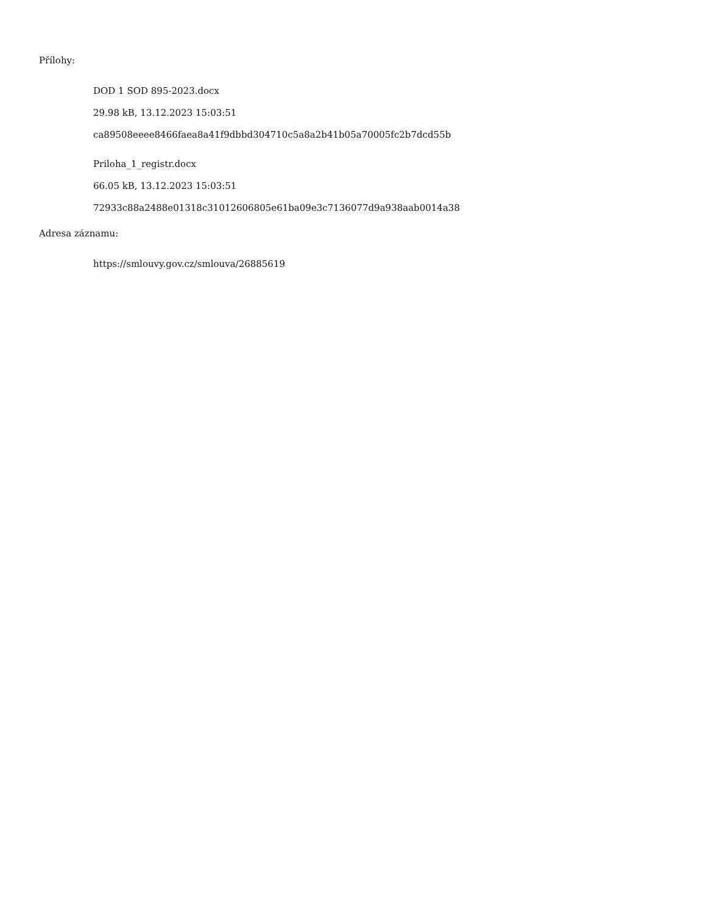Přílohy:
DOD 1 SOD 895-2023.docx
29.98 kB, 13.12.2023 15:03:51
ca89508eeee8466faea8a41f9dbbd304710c5a8a2b41b05a70005fc2b7dcd55b
Priloha_1_registr.docx
66.05 kB, 13.12.2023 15:03:51
72933c88a2488e01318c31012606805e61ba09e3c7136077d9a938aab0014a38
Adresa záznamu:
https://smlouvy.gov.cz/smlouva/26885619